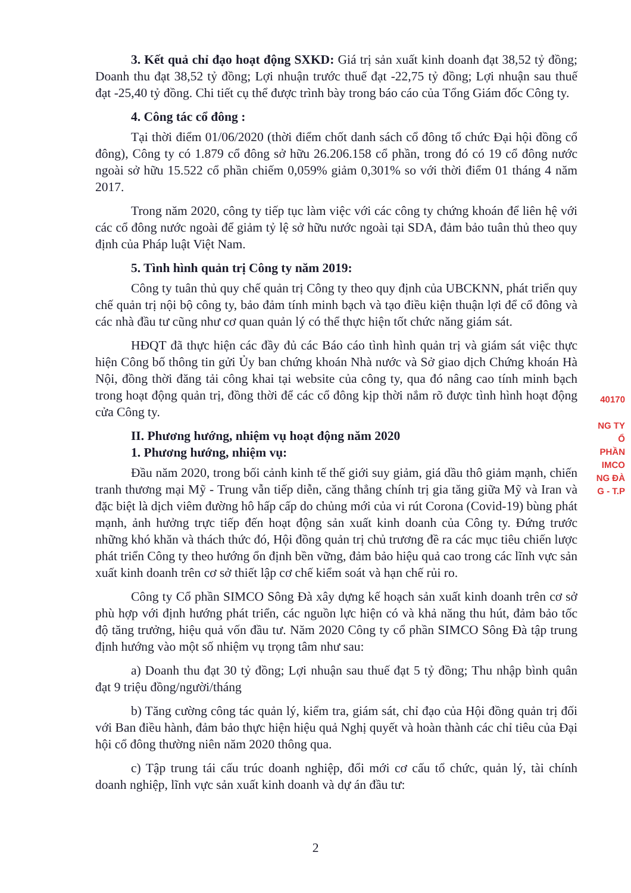3. Kết quả chỉ đạo hoạt động SXKD: Giá trị sản xuất kinh doanh đạt 38,52 tỷ đồng; Doanh thu đạt 38,52 tỷ đồng; Lợi nhuận trước thuế đạt -22,75 tỷ đồng; Lợi nhuận sau thuế đạt -25,40 tỷ đồng. Chi tiết cụ thể được trình bày trong báo cáo của Tổng Giám đốc Công ty.
4. Công tác cổ đông :
Tại thời điểm 01/06/2020 (thời điểm chốt danh sách cổ đông tổ chức Đại hội đồng cổ đông), Công ty có 1.879 cổ đông sở hữu 26.206.158 cổ phần, trong đó có 19 cổ đông nước ngoài sở hữu 15.522 cổ phần chiếm 0,059% giảm 0,301% so với thời điểm 01 tháng 4 năm 2017.
Trong năm 2020, công ty tiếp tục làm việc với các công ty chứng khoán để liên hệ với các cổ đông nước ngoài để giảm tỷ lệ sở hữu nước ngoài tại SDA, đảm bảo tuân thủ theo quy định của Pháp luật Việt Nam.
5. Tình hình quản trị Công ty năm 2019:
Công ty tuân thủ quy chế quản trị Công ty theo quy định của UBCKNN, phát triển quy chế quản trị nội bộ công ty, bảo đảm tính minh bạch và tạo điều kiện thuận lợi để cổ đông và các nhà đầu tư cũng như cơ quan quản lý có thể thực hiện tốt chức năng giám sát.
HĐQT đã thực hiện các đầy đủ các Báo cáo tình hình quản trị và giám sát việc thực hiện Công bố thông tin gửi Ủy ban chứng khoán Nhà nước và Sở giao dịch Chứng khoán Hà Nội, đồng thời đăng tải công khai tại website của công ty, qua đó nâng cao tính minh bạch trong hoạt động quản trị, đồng thời để các cổ đông kịp thời nắm rõ được tình hình hoạt động cửa Công ty.
II. Phương hướng, nhiệm vụ hoạt động năm 2020
1. Phương hướng, nhiệm vụ:
Đầu năm 2020, trong bối cảnh kinh tế thế giới suy giảm, giá dầu thô giảm mạnh, chiến tranh thương mại Mỹ - Trung vẫn tiếp diễn, căng thẳng chính trị gia tăng giữa Mỹ và Iran và đặc biệt là dịch viêm đường hô hấp cấp do chủng mới của vi rút Corona (Covid-19) bùng phát mạnh, ảnh hưởng trực tiếp đến hoạt động sản xuất kinh doanh của Công ty. Đứng trước những khó khăn và thách thức đó, Hội đồng quản trị chủ trương đề ra các mục tiêu chiến lược phát triển Công ty theo hướng ổn định bền vững, đảm bảo hiệu quả cao trong các lĩnh vực sản xuất kinh doanh trên cơ sở thiết lập cơ chế kiểm soát và hạn chế rủi ro.
Công ty Cổ phần SIMCO Sông Đà xây dựng kế hoạch sản xuất kinh doanh trên cơ sở phù hợp với định hướng phát triển, các nguồn lực hiện có và khả năng thu hút, đảm bảo tốc độ tăng trưởng, hiệu quả vốn đầu tư. Năm 2020 Công ty cổ phần SIMCO Sông Đà tập trung định hướng vào một số nhiệm vụ trọng tâm như sau:
a) Doanh thu đạt 30 tỷ đồng; Lợi nhuận sau thuế đạt 5 tỷ đồng; Thu nhập bình quân đạt 9 triệu đồng/người/tháng
b) Tăng cường công tác quản lý, kiểm tra, giám sát, chỉ đạo của Hội đồng quản trị đối với Ban điều hành, đảm bảo thực hiện hiệu quả Nghị quyết và hoàn thành các chỉ tiêu của Đại hội cổ đông thường niên năm 2020 thông qua.
c) Tập trung tái cấu trúc doanh nghiệp, đổi mới cơ cấu tổ chức, quản lý, tài chính doanh nghiệp, lĩnh vực sản xuất kinh doanh và dự án đầu tư:
40170
NG TY
Ổ PHẦN
IMCO
NG ĐÀ
G - T.P
2